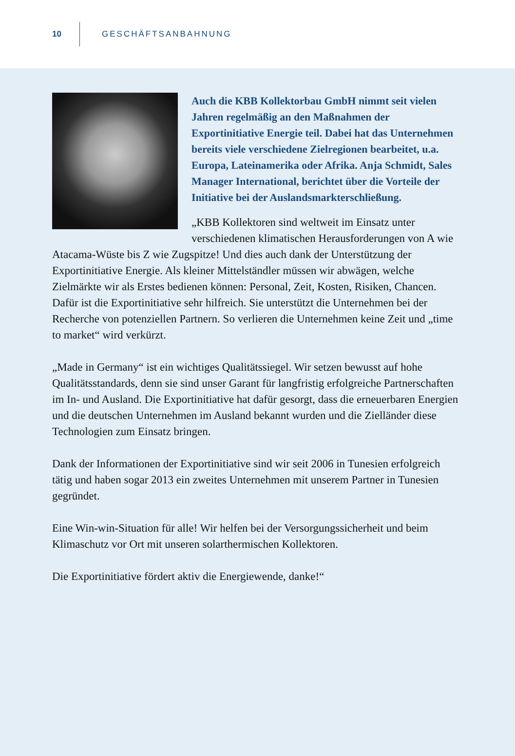10 GESCHÄFTSANBAHNUNG
Auch die KBB Kollektorbau GmbH nimmt seit vielen Jahren regelmäßig an den Maßnahmen der Exportinitiative Energie teil. Dabei hat das Unternehmen bereits viele verschiedene Zielregionen bearbeitet, u.a. Europa, Lateinamerika oder Afrika. Anja Schmidt, Sales Manager International, berichtet über die Vorteile der Initiative bei der Auslandsmarkterschließung.
„KBB Kollektoren sind weltweit im Einsatz unter verschiedenen klimatischen Herausforderungen von A wie Atacama-Wüste bis Z wie Zugspitze! Und dies auch dank der Unterstützung der Exportinitiative Energie. Als kleiner Mittelständler müssen wir abwägen, welche Zielmärkte wir als Erstes bedienen können: Personal, Zeit, Kosten, Risiken, Chancen. Dafür ist die Exportinitiative sehr hilfreich. Sie unterstützt die Unternehmen bei der Recherche von potenziellen Partnern. So verlieren die Unternehmen keine Zeit und „time to market“ wird verkürzt.
„Made in Germany“ ist ein wichtiges Qualitätssiegel. Wir setzen bewusst auf hohe Qualitätsstandards, denn sie sind unser Garant für langfristig erfolgreiche Partnerschaften im In- und Ausland. Die Exportinitiative hat dafür gesorgt, dass die erneuerbaren Energien und die deutschen Unternehmen im Ausland bekannt wurden und die Zielländer diese Technologien zum Einsatz bringen.
Dank der Informationen der Exportinitiative sind wir seit 2006 in Tunesien erfolgreich tätig und haben sogar 2013 ein zweites Unternehmen mit unserem Partner in Tunesien gegründet.
Eine Win-win-Situation für alle! Wir helfen bei der Versorgungssicherheit und beim Klimaschutz vor Ort mit unseren solarthermischen Kollektoren.
Die Exportinitiative fördert aktiv die Energiewende, danke!“